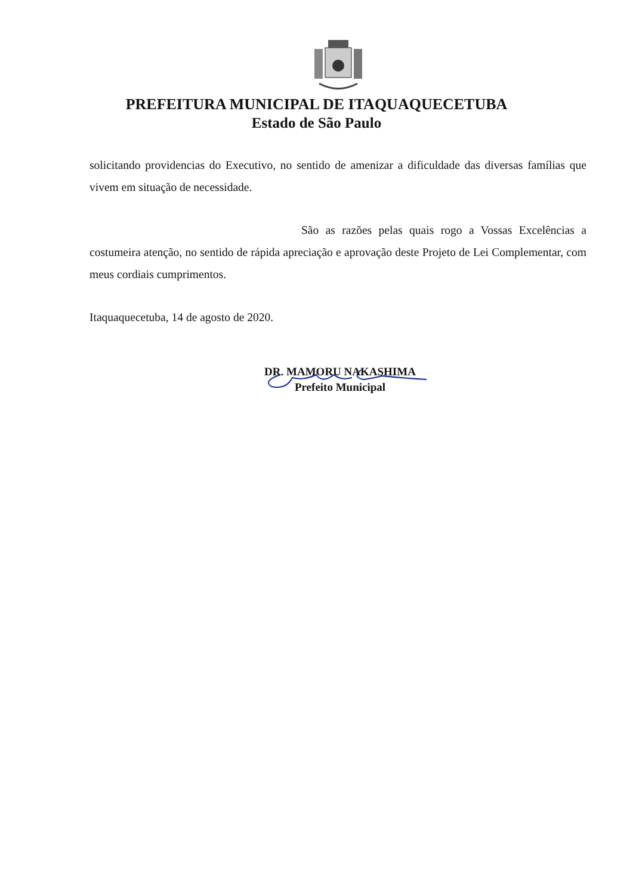PREFEITURA MUNICIPAL DE ITAQUAQUECETUBA
Estado de São Paulo
solicitando providencias do Executivo, no sentido de amenizar a dificuldade das diversas famílias que vivem em situação de necessidade.
São as razões pelas quais rogo a Vossas Excelências a costumeira atenção, no sentido de rápida apreciação e aprovação deste Projeto de Lei Complementar, com meus cordiais cumprimentos.
Itaquaquecetuba, 14 de agosto de 2020.
DR. MAMORU NAKASHIMA
Prefeito Municipal